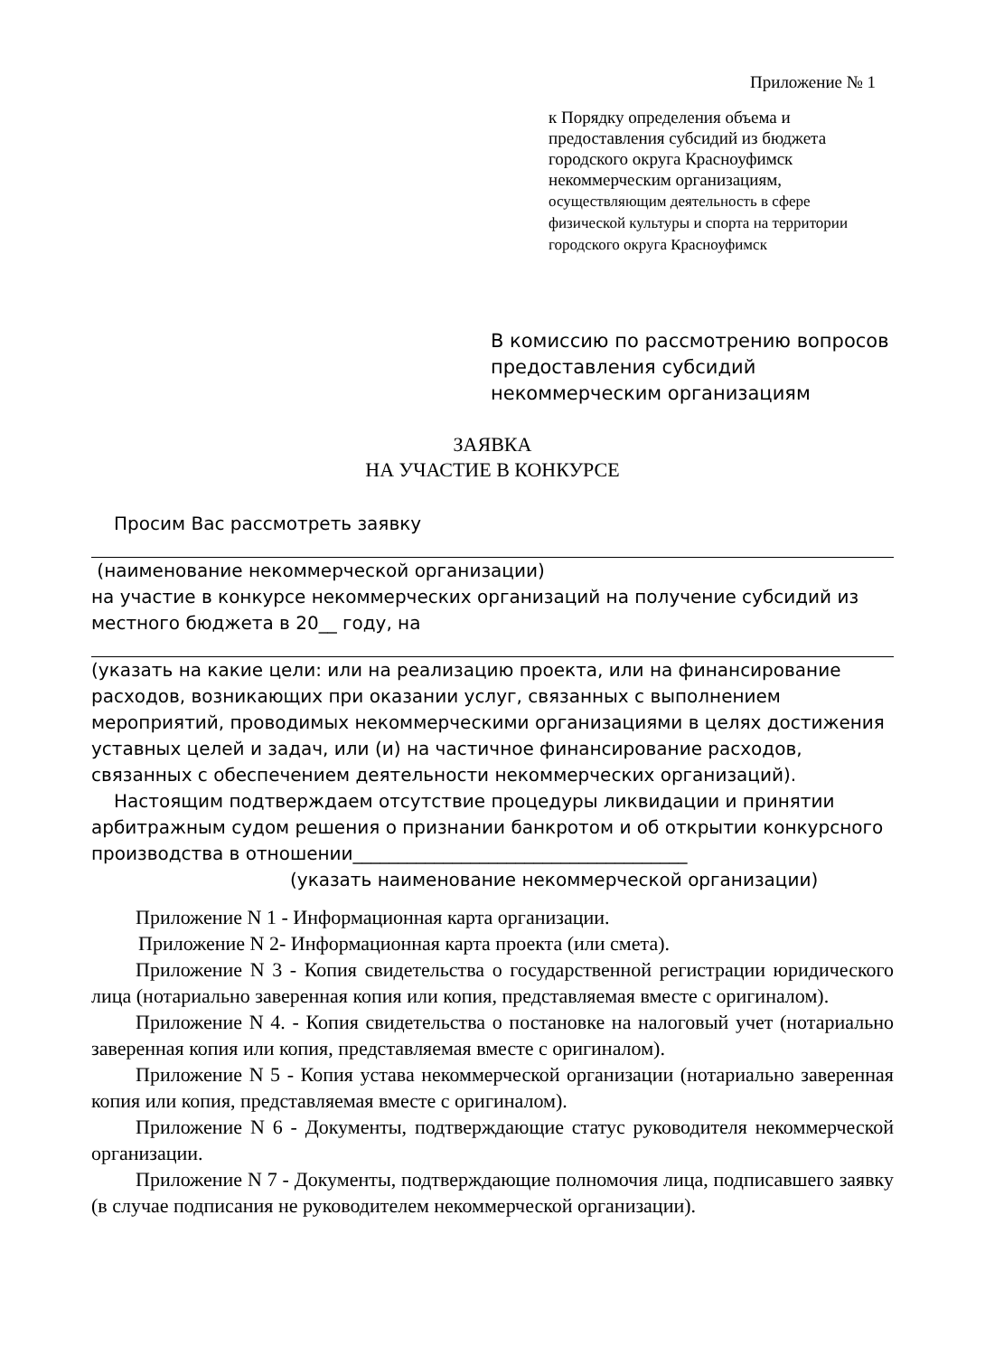Приложение № 1
к Порядку определения объема и предоставления субсидий из бюджета городского округа Красноуфимск некоммерческим организациям, осуществляющим деятельность в сфере физической культуры и спорта на территории городского округа Красноуфимск
В комиссию по рассмотрению вопросов предоставления субсидий некоммерческим организациям
ЗАЯВКА
НА УЧАСТИЕ В КОНКУРСЕ
Просим Вас рассмотреть заявку
(наименование некоммерческой организации)
на участие в конкурсе некоммерческих организаций на получение субсидий из местного бюджета в 20__ году, на
(указать на какие цели: или на реализацию проекта, или на финансирование расходов, возникающих при оказании услуг, связанных с выполнением мероприятий, проводимых некоммерческими организациями в целях достижения уставных целей и задач, или (и) на частичное финансирование расходов, связанных с обеспечением деятельности некоммерческих организаций).
Настоящим подтверждаем отсутствие процедуры ликвидации и принятии арбитражным судом решения о признании банкротом и об открытии конкурсного производства в отношении_____________________________________
(указать наименование некоммерческой организации)
Приложение N 1 - Информационная карта организации.
Приложение N 2- Информационная карта проекта (или смета).
Приложение N 3 - Копия свидетельства о государственной регистрации юридического лица (нотариально заверенная копия или копия, представляемая вместе с оригиналом).
Приложение N 4. - Копия свидетельства о постановке на налоговый учет (нотариально заверенная копия или копия, представляемая вместе с оригиналом).
Приложение N 5 - Копия устава некоммерческой организации (нотариально заверенная копия или копия, представляемая вместе с оригиналом).
Приложение N 6 - Документы, подтверждающие статус руководителя некоммерческой организации.
Приложение N 7 - Документы, подтверждающие полномочия лица, подписавшего заявку (в случае подписания не руководителем некоммерческой организации).